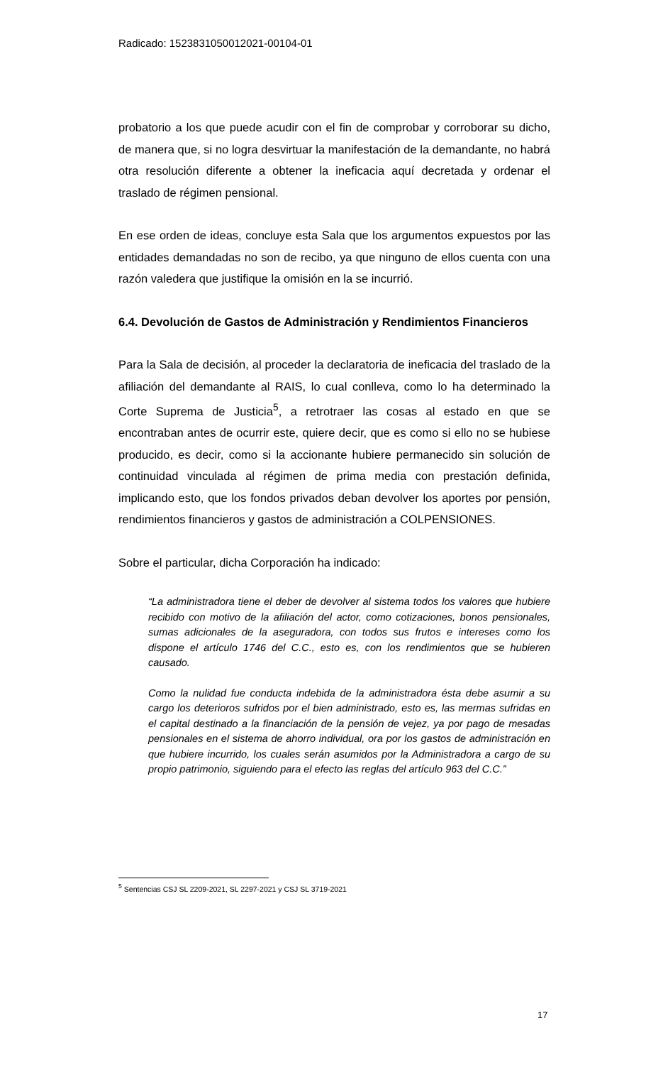Radicado: 1523831050012021-00104-01
probatorio a los que puede acudir con el fin de comprobar y corroborar su dicho, de manera que, si no logra desvirtuar la manifestación de la demandante, no habrá otra resolución diferente a obtener la ineficacia aquí decretada y ordenar el traslado de régimen pensional.
En ese orden de ideas, concluye esta Sala que los argumentos expuestos por las entidades demandadas no son de recibo, ya que ninguno de ellos cuenta con una razón valedera que justifique la omisión en la se incurrió.
6.4. Devolución de Gastos de Administración y Rendimientos Financieros
Para la Sala de decisión, al proceder la declaratoria de ineficacia del traslado de la afiliación del demandante al RAIS, lo cual conlleva, como lo ha determinado la Corte Suprema de Justicia<sup>5</sup>, a retrotraer las cosas al estado en que se encontraban antes de ocurrir este, quiere decir, que es como si ello no se hubiese producido, es decir, como si la accionante hubiere permanecido sin solución de continuidad vinculada al régimen de prima media con prestación definida, implicando esto, que los fondos privados deban devolver los aportes por pensión, rendimientos financieros y gastos de administración a COLPENSIONES.
Sobre el particular, dicha Corporación ha indicado:
“La administradora tiene el deber de devolver al sistema todos los valores que hubiere recibido con motivo de la afiliación del actor, como cotizaciones, bonos pensionales, sumas adicionales de la aseguradora, con todos sus frutos e intereses como los dispone el artículo 1746 del C.C., esto es, con los rendimientos que se hubieren causado.
Como la nulidad fue conducta indebida de la administradora ésta debe asumir a su cargo los deterioros sufridos por el bien administrado, esto es, las mermas sufridas en el capital destinado a la financiación de la pensión de vejez, ya por pago de mesadas pensionales en el sistema de ahorro individual, ora por los gastos de administración en que hubiere incurrido, los cuales serán asumidos por la Administradora a cargo de su propio patrimonio, siguiendo para el efecto las reglas del artículo 963 del C.C.”
<sup>5</sup> Sentencias CSJ SL 2209-2021, SL 2297-2021 y CSJ SL 3719-2021
17